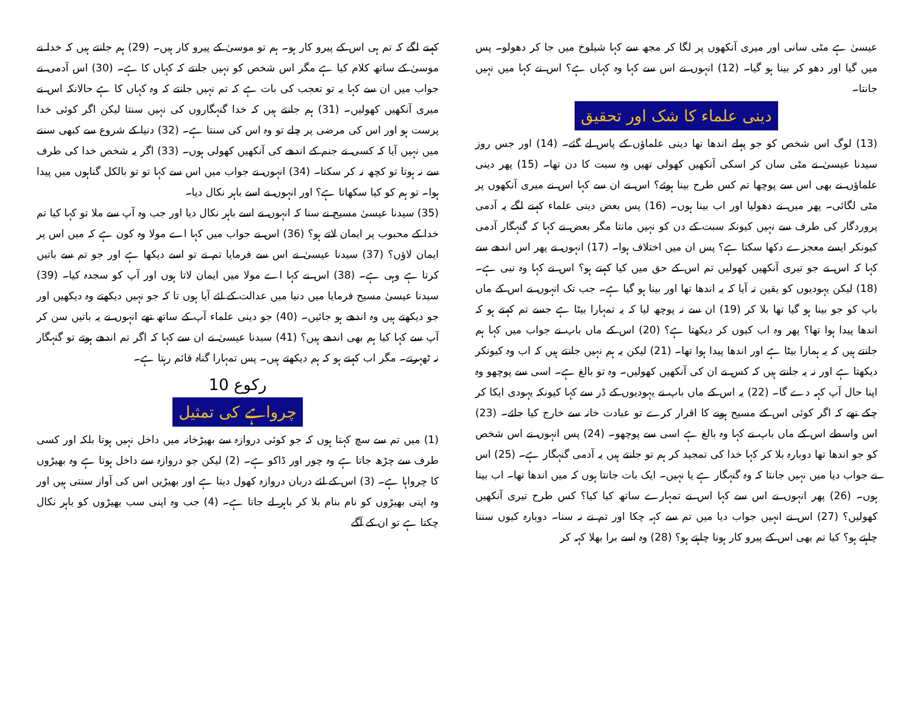عیسیٰ ہے مٹی سانی اور میری آنکھوں پر لگا کر مجھ سے کہا شیلوخ میں جا کر دھولو۔ پس میں گیا اور دھو کر بینا ہو گیا۔ (12) انہوں نے اس سے کہا وہ کہاں ہے؟ اس نے کہا میں نہیں جانتا۔
دینی علماء کا شک اور تحقیق
(13) لوگ اس شخص کو جو پہلے اندھا تھا دینی علماؤں کے پاس لے گئے۔ (14) اور جس روز سیدنا عیسیٰ نے مٹی سان کر اسکی آنکھیں کھولی تھیں وہ سبت کا دن تھا۔ (15) پھر دینی علماؤں نے بھی اس سے پوچھا تم کس طرح بینا ہوئے؟ اس نے ان سے کہا اس نے میری آنکھوں پر مٹی لگائی۔ پھر میں نے دھولیا اور اب بینا ہوں۔ (16) پس بعض دینی علماء کہنے لگے یہ آدمی پروردگار کی طرف سے نہیں کیونکہ سبت کے دن کو نہیں مانتا مگر بعض نے کہا کہ گنہگار آدمی کیونکر ایسے معجزے دکھا سکتا ہے؟ پس ان میں اختلاف ہوا۔ (17) انہوں نے پھر اس اندھے سے کہا کہ اس نے جو تیری آنکھیں کھولیں تم اس کے حق میں کیا کہتے ہو؟ اس نے کہا وہ نبی ہے۔ (18) لیکن یہودیوں کو یقین نہ آیا کہ یہ اندھا تھا اور بینا ہو گیا ہے۔ جب تک انہوں نے اس کے ماں باپ کو جو بینا ہو گیا تھا بلا کر (19) ان سے نہ پوچھ لیا کہ یہ تمہارا بیٹا ہے جسے تم کہتے ہو کہ اندھا پیدا ہوا تھا؟ پھر وہ اب کیوں کر دیکھتا ہے؟ (20) اس کے ماں باپ نے جواب میں کہا ہم جانتے ہیں کہ یہ ہمارا بیٹا ہے اور اندھا پیدا ہوا تھا۔ (21) لیکن یہ ہم نہیں جانتے ہیں کہ اب وہ کیونکر دیکھتا ہے اور نہ یہ جانتے ہیں کہ کس نے ان کی آنکھیں کھولیں۔ وہ تو بالغ ہے۔ اسی سے پوچھو وہ اپنا حال آپ کہہ دے گا۔ (22) یہ اس کے ماں باپ نے یہودیوں کے ڈر سے کہا کیونکہ یہودی ایکا کر چکے تھے کہ اگر کوئی اس کے مسیح ہونے کا اقرار کرے تو عبادت خانہ سے خارج کیا جائے۔ (23) اس واسطے اس کے ماں باپ نے کہا وہ بالغ ہے اسی سے پوچھو۔ (24) پس انہوں نے اس شخص کو جو اندھا تھا دوبارہ بلا کر کہا خدا کی تمجید کر ہم تو جانتے ہیں یہ آدمی گنہگار ہے۔ (25) اس نے جواب دیا میں نہیں جانتا کہ وہ گنہگار ہے یا نہیں۔ ایک بات جانتا ہوں کہ میں اندھا تھا۔ اب بینا ہوں۔ (26) پھر انہوں نے اس سے کہا اس نے تمہارے ساتھ کیا کیا؟ کس طرح تیری آنکھیں کھولیں؟ (27) اس نے انہیں جواب دیا میں تم سے کہہ چکا اور تم نے نہ سنا۔ دوبارہ کیوں سننا چاہتے ہو؟ کیا تم بھی اس کے پیرو کار ہونا چاہتے ہو؟ (28) وہ اسے برا بھلا کہہ کر
کہنے لگے کہ تم ہی اس کے پیرو کار ہو۔ ہم تو موسیٰ کے پیرو کار ہیں۔ (29) ہم جانتے ہیں کہ خدا نے موسیٰ کے ساتھ کلام کیا ہے مگر اس شخص کو نہیں جانتے کہ کہاں کا ہے۔ (30) اس آدمی نے جواب میں ان سے کہا یہ تو تعجب کی بات ہے کہ تم نہیں جانتے کہ وہ کہاں کا ہے حالانکہ اس نے میری آنکھیں کھولیں۔ (31) ہم جانتے ہیں کہ خدا گنہگاروں کی نہیں سنتا لیکن اگر کوئی خدا پرست ہو اور اس کی مرضی پر چلے تو وہ اس کی سنتا ہے۔ (32) دنیا کے شروع سے کبھی سننے میں نہیں آیا کہ کسی نے جنم کے اندھے کی آنکھیں کھولی ہوں۔ (33) اگر یہ شخص خدا کی طرف سے نہ ہوتا تو کچھ نہ کر سکتا۔ (34) انہوں نے جواب میں اس سے کہا تو تو بالکل گناہوں میں پیدا ہوا۔ تو ہم کو کیا سکھاتا ہے؟ اور انہوں نے اسے باہر نکال دیا۔
(35) سیدنا عیسیٰ مسیح نے سنا کہ انہوں نے اسے باہر نکال دیا اور جب وہ آپ سے ملا تو کہا کیا تم خدا کے محبوب پر ایمان لاتے ہو؟ (36) اس نے جواب میں کہا اے مولا وہ کون ہے کہ میں اس پر ایمان لاؤں؟ (37) سیدنا عیسیٰ نے اس سے فرمایا تم نے تو اسے دیکھا ہے اور جو تم سے باتیں کرتا ہے وہی ہے۔ (38) اس نے کہا اے مولا میں ایمان لاتا ہوں اور آپ کو سجدہ کیا۔ (39) سیدنا عیسیٰ مسیح فرمایا میں دنیا میں عدالت کے لئے آیا ہوں تا کہ جو نہیں دیکھتے وہ دیکھیں اور جو دیکھتے ہیں وہ اندھے ہو جائیں۔ (40) جو دینی علماء آپ کے ساتھ تھے انہوں نے یہ باتیں سن کر آپ سے کہا کیا ہم بھی اندھے ہیں؟ (41) سیدنا عیسیٰ نے ان سے کہا کہ اگر تم اندھے ہوتے تو گنہگار نہ ٹھہرتے۔ مگر اب کہتے ہو کہ ہم دیکھتے ہیں۔ پس تمہارا گناہ قائم رہتا ہے۔
رکوع 10
چرواہے کی تمثیل
(1) میں تم سے سچ کہتا ہوں کہ جو کوئی دروازہ سے بھیڑخانہ میں داخل نہیں ہوتا بلکہ اور کسی طرف سے چڑھ جاتا ہے وہ چور اور ڈاکو ہے۔ (2) لیکن جو دروازہ سے داخل ہوتا ہے وہ بھیڑوں کا چرواہا ہے۔ (3) اس کے لئے دربان دروازہ کھول دیتا ہے اور بھیڑیں اس کی آواز سنتی ہیں اور وہ اپنی بھیڑوں کو نام بنام بلا کر باہر لے جاتا ہے۔ (4) جب وہ اپنی سب بھیڑوں کو باہر نکال چکتا ہے تو ان کے آگے